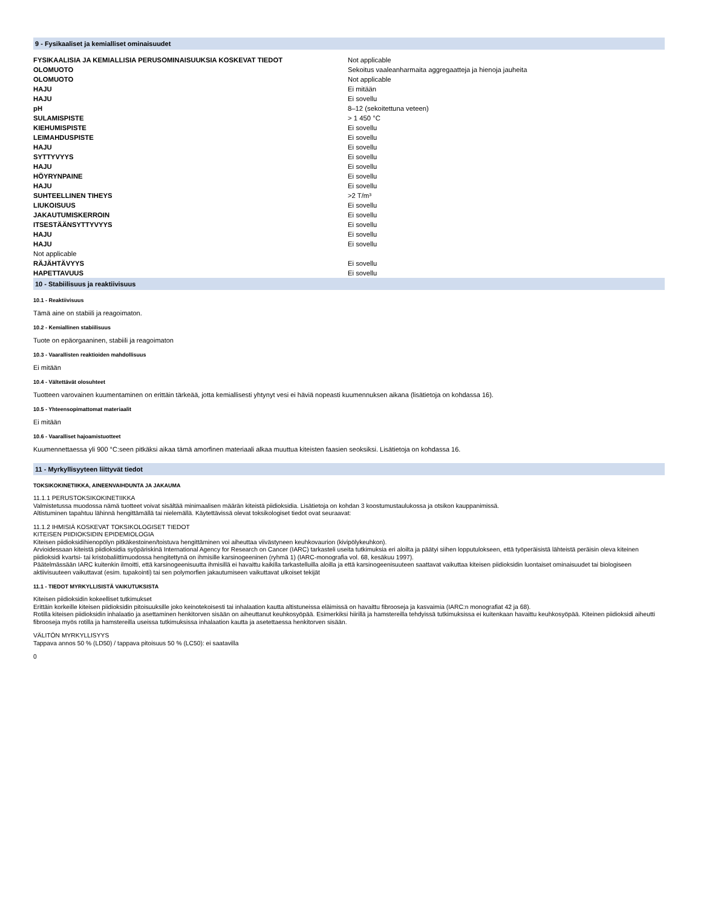9 - Fysikaaliset ja kemialliset ominaisuudet
| FYSIKAALISIA JA KEMIALLISIA PERUSOMINAISUUKSIA KOSKEVAT TIEDOT | Not applicable |
| OLOMUOTO | Sekoitus vaaleanharmaita aggregaatteja ja hienoja jauheita |
| OLOMUOTO | Not applicable |
| HAJU | Ei mitään |
| HAJU | Ei sovellu |
| pH | 8–12 (sekoitettuna veteen) |
| SULAMISPISTE | > 1 450 °C |
| KIEHUMISPISTE | Ei sovellu |
| LEIMAHDUSPISTE | Ei sovellu |
| HAJU | Ei sovellu |
| SYTTYVYYS | Ei sovellu |
| HAJU | Ei sovellu |
| HÖYRYNPAINE | Ei sovellu |
| HAJU | Ei sovellu |
| SUHTEELLINEN TIHEYS | >2 T/m³ |
| LIUKOISUUS | Ei sovellu |
| JAKAUTUMISKERROIN | Ei sovellu |
| ITSESTÄÄNSYTTYVYYS | Ei sovellu |
| HAJU | Ei sovellu |
| HAJU | Ei sovellu |
| Not applicable | |
| RÄJÄHTÄVYYS | Ei sovellu |
| HAPETTAVUUS | Ei sovellu |
10 - Stabiilisuus ja reaktiivisuus
10.1 - Reaktiivisuus
Tämä aine on stabiili ja reagoimaton.
10.2 - Kemiallinen stabiilisuus
Tuote on epäorgaaninen, stabiili ja reagoimaton
10.3 - Vaarallisten reaktioiden mahdollisuus
Ei mitään
10.4 - Vältettävät olosuhteet
Tuotteen varovainen kuumentaminen on erittäin tärkeää, jotta kemiallisesti yhtynyt vesi ei häviä nopeasti kuumennuksen aikana (lisätietoja on kohdassa 16).
10.5 - Yhteensopimattomat materiaalit
Ei mitään
10.6 - Vaaralliset hajoamistuotteet
Kuumennettaessa yli 900 °C:seen pitkäksi aikaa tämä amorfinen materiaali alkaa muuttua kiteisten faasien seoksiksi. Lisätietoja on kohdassa 16.
11 - Myrkyllisyyteen liittyvät tiedot
TOKSIKOKINETIIKKA, AINEENVAIHDUNTA JA JAKAUMA
11.1.1 PERUSTOKSIKOKINETIIKKA
Valmistetussa muodossa nämä tuotteet voivat sisältää minimaalisen määrän kiteistä piidioksidia. Lisätietoja on kohdan 3 koostumustaulukossa ja otsikon kauppanimissä.
Altistuminen tapahtuu lähinnä hengittämällä tai nielemällä. Käytettävissä olevat toksikologiset tiedot ovat seuraavat:
11.1.2 IHMISIÄ KOSKEVAT TOKSIKOLOGISET TIEDOT
KITEISEN PIIDIOKSIDIN EPIDEMIOLOGIA
Kiteisen piidioksidihienopölyn pitkäkestoinen/toistuva hengittäminen voi aiheuttaa viivästyneen keuhkovaurion (kivipölykeuhkon).
Arvioidessaan kiteistä piidioksidia syöpäriskinä International Agency for Research on Cancer (IARC) tarkasteli useita tutkimuksia eri aloilta ja päätyi siihen lopputulokseen, että työperäisistä lähteistä peräisin oleva kiteinen piidioksidi kvartsi- tai kristobaliittimuodossa hengitettynä on ihmisille karsinogeeninen (ryhmä 1) (IARC-monografia vol. 68, kesäkuu 1997).
Päätelmässään IARC kuitenkin ilmoitti, että karsinogeenisuutta ihmisillä ei havaittu kaikilla tarkastelluilla aloilla ja että karsinogeenisuuteen saattavat vaikuttaa kiteisen piidioksidin luontaiset ominaisuudet tai biologiseen aktiivisuuteen vaikuttavat (esim. tupakointi) tai sen polymorfien jakautumiseen vaikuttavat ulkoiset tekijät
11.1 - TIEDOT MYRKYLLISISTÄ VAIKUTUKSISTA
Kiteisen piidioksidin kokeelliset tutkimukset
Erittäin korkeille kiteisen piidioksidin pitoisuuksille joko keinotekoisesti tai inhalaation kautta altistuneissa eläimissä on havaittu fibrooseja ja kasvaimia (IARC:n monografiat 42 ja 68).
Rotilla kiteisen piidioksidin inhalaatio ja asettaminen henkitorven sisään on aiheuttanut keuhkosyöpää. Esimerkiksi hiirillä ja hamstereilla tehdyissä tutkimuksissa ei kuitenkaan havaittu keuhkosyöpää. Kiteinen piidioksidi aiheutti fibrooseja myös rotilla ja hamstereilla useissa tutkimuksissa inhalaation kautta ja asetettaessa henkitorven sisään.
VÄLITÖN MYRKYLLISYYS
Tappava annos 50 % (LD50) / tappava pitoisuus 50 % (LC50): ei saatavilla
0